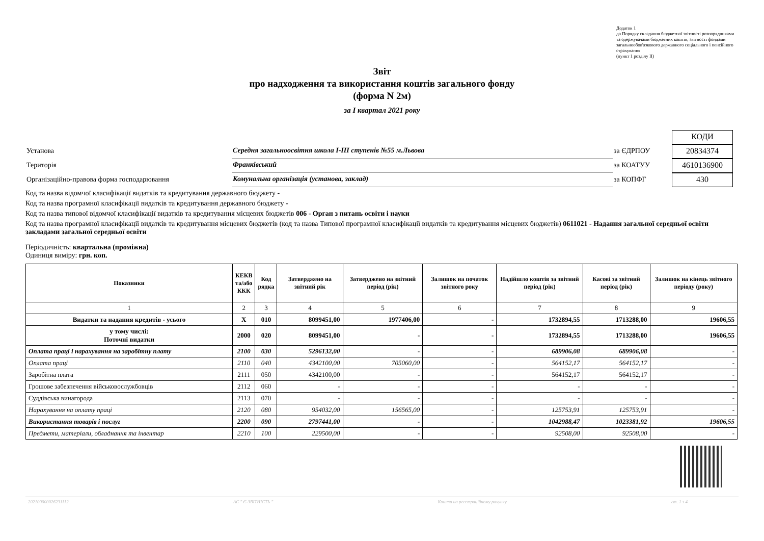Додаток 1
до Порядку складання бюджетної звітності розпорядниками та одержувачами бюджетних коштів, звітності фондами загальнообов'язкового державного соціального і пенсійного страхування
(пункт 1 розділу II)
Звіт
про надходження та використання коштів загального фонду
(форма N 2м)
за I квартал 2021 року
КОДИ
Установа
Середня загальноосвітня школа І-ІІІ ступенів №55 м.Львова
за ЄДРПОУ
20834374
Територія
Франківський
за КОАТУУ
4610136900
Організаційно-правова форма господарювання
Комунальна організація (установа, заклад)
за КОПФГ
430
Код та назва відомчої класифікації видатків та кредитування державного бюджету -
Код та назва програмної класифікації видатків та кредитування державного бюджету -
Код та назва типової відомчої класифікації видатків та кредитування місцевих бюджетів 006 - Орган з питань освіти і науки
Код та назва програмної класифікації видатків та кредитування місцевих бюджетів (код та назва Типової програмної класифікації видатків та кредитування місцевих бюджетів) 0611021 - Надання загальної середньої освіти закладами загальної середньої освіти
Періодичність: квартальна (проміжна)
Одиниця виміру: грн. коп.
| Показники | КЕКВ та/або ККК | Код рядка | Затверджено на звітний рік | Затверджено на звітний період (рік) | Залишок на початок звітного року | Надійшло коштів за звітний період (рік) | Касові за звітний період (рік) | Залишок на кінець звітного періоду (року) |
| --- | --- | --- | --- | --- | --- | --- | --- | --- |
| 1 | 2 | 3 | 4 | 5 | 6 | 7 | 8 | 9 |
| Видатки та надання кредитів - усього | X | 010 | 8099451,00 | 1977406,00 | - | 1732894,55 | 1713288,00 | 19606,55 |
| у тому числі: Поточні видатки | 2000 | 020 | 8099451,00 | - | - | 1732894,55 | 1713288,00 | 19606,55 |
| Оплата праці і нарахування на заробітну плату | 2100 | 030 | 5296132,00 | - | - | 689906,08 | 689906,08 | - |
| Оплата праці | 2110 | 040 | 4342100,00 | 705060,00 | - | 564152,17 | 564152,17 | - |
| Заробітна плата | 2111 | 050 | 4342100,00 | - | - | 564152,17 | 564152,17 | - |
| Грошове забезпечення військовослужбовців | 2112 | 060 | - | - | - | - | - | - |
| Суддівська винагорода | 2113 | 070 | - | - | - | - | - | - |
| Нарахування на оплату праці | 2120 | 080 | 954032,00 | 156565,00 | - | 125753,91 | 125753,91 | - |
| Використання товарів і послуг | 2200 | 090 | 2797441,00 | - | - | 1042988,47 | 1023381,92 | 19606,55 |
| Предмети, матеріали, обладнання та інвентар | 2210 | 100 | 229500,00 | - | - | 92508,00 | 92508,00 | - |
202100000026231112 АС " Є-ЗВІТНІСТЬ " Кошти на реєстраційному рахунку ст. 1 з 4